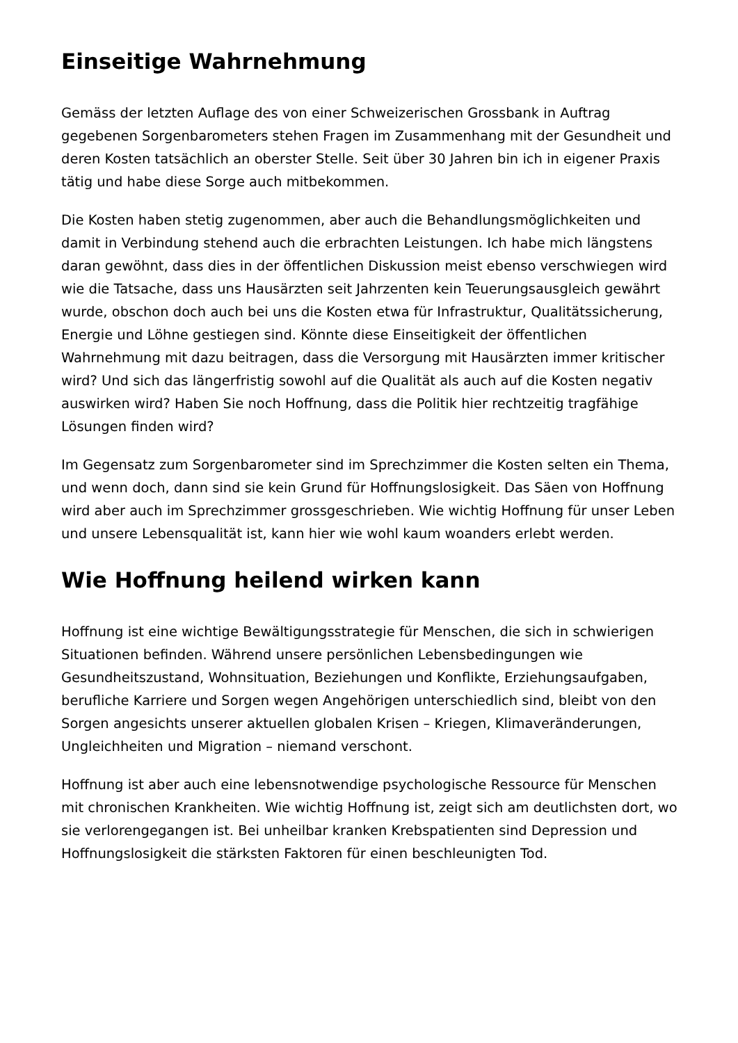Einseitige Wahrnehmung
Gemäss der letzten Auflage des von einer Schweizerischen Grossbank in Auftrag gegebenen Sorgenbarometers stehen Fragen im Zusammenhang mit der Gesundheit und deren Kosten tatsächlich an oberster Stelle. Seit über 30 Jahren bin ich in eigener Praxis tätig und habe diese Sorge auch mitbekommen.
Die Kosten haben stetig zugenommen, aber auch die Behandlungsmöglichkeiten und damit in Verbindung stehend auch die erbrachten Leistungen. Ich habe mich längstens daran gewöhnt, dass dies in der öffentlichen Diskussion meist ebenso verschwiegen wird wie die Tatsache, dass uns Hausärzten seit Jahrzenten kein Teuerungsausgleich gewährt wurde, obschon doch auch bei uns die Kosten etwa für Infrastruktur, Qualitätssicherung, Energie und Löhne gestiegen sind. Könnte diese Einseitigkeit der öffentlichen Wahrnehmung mit dazu beitragen, dass die Versorgung mit Hausärzten immer kritischer wird? Und sich das längerfristig sowohl auf die Qualität als auch auf die Kosten negativ auswirken wird? Haben Sie noch Hoffnung, dass die Politik hier rechtzeitig tragfähige Lösungen finden wird?
Im Gegensatz zum Sorgenbarometer sind im Sprechzimmer die Kosten selten ein Thema, und wenn doch, dann sind sie kein Grund für Hoffnungslosigkeit. Das Säen von Hoffnung wird aber auch im Sprechzimmer grossgeschrieben. Wie wichtig Hoffnung für unser Leben und unsere Lebensqualität ist, kann hier wie wohl kaum woanders erlebt werden.
Wie Hoffnung heilend wirken kann
Hoffnung ist eine wichtige Bewältigungsstrategie für Menschen, die sich in schwierigen Situationen befinden. Während unsere persönlichen Lebensbedingungen wie Gesundheitszustand, Wohnsituation, Beziehungen und Konflikte, Erziehungsaufgaben, berufliche Karriere und Sorgen wegen Angehörigen unterschiedlich sind, bleibt von den Sorgen angesichts unserer aktuellen globalen Krisen – Kriegen, Klimaveränderungen, Ungleichheiten und Migration – niemand verschont.
Hoffnung ist aber auch eine lebensnotwendige psychologische Ressource für Menschen mit chronischen Krankheiten. Wie wichtig Hoffnung ist, zeigt sich am deutlichsten dort, wo sie verlorengegangen ist. Bei unheilbar kranken Krebspatienten sind Depression und Hoffnungslosigkeit die stärksten Faktoren für einen beschleunigten Tod.